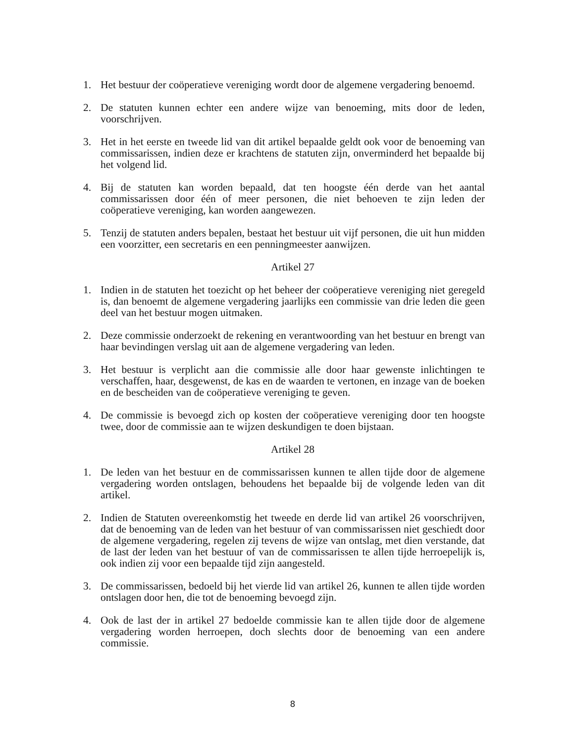1. Het bestuur der coöperatieve vereniging wordt door de algemene vergadering benoemd.
2. De statuten kunnen echter een andere wijze van benoeming, mits door de leden, voorschrijven.
3. Het in het eerste en tweede lid van dit artikel bepaalde geldt ook voor de benoeming van commissarissen, indien deze er krachtens de statuten zijn, onverminderd het bepaalde bij het volgend lid.
4. Bij de statuten kan worden bepaald, dat ten hoogste één derde van het aantal commissarissen door één of meer personen, die niet behoeven te zijn leden der coöperatieve vereniging, kan worden aangewezen.
5. Tenzij de statuten anders bepalen, bestaat het bestuur uit vijf personen, die uit hun midden een voorzitter, een secretaris en een penningmeester aanwijzen.
Artikel 27
1. Indien in de statuten het toezicht op het beheer der coöperatieve vereniging niet geregeld is, dan benoemt de algemene vergadering jaarlijks een commissie van drie leden die geen deel van het bestuur mogen uitmaken.
2. Deze commissie onderzoekt de rekening en verantwoording van het bestuur en brengt van haar bevindingen verslag uit aan de algemene vergadering van leden.
3. Het bestuur is verplicht aan die commissie alle door haar gewenste inlichtingen te verschaffen, haar, desgewenst, de kas en de waarden te vertonen, en inzage van de boeken en de bescheiden van de coöperatieve vereniging te geven.
4. De commissie is bevoegd zich op kosten der coöperatieve vereniging door ten hoogste twee, door de commissie aan te wijzen deskundigen te doen bijstaan.
Artikel 28
1. De leden van het bestuur en de commissarissen kunnen te allen tijde door de algemene vergadering worden ontslagen, behoudens het bepaalde bij de volgende leden van dit artikel.
2. Indien de Statuten overeenkomstig het tweede en derde lid van artikel 26 voorschrijven, dat de benoeming van de leden van het bestuur of van commissarissen niet geschiedt door de algemene vergadering, regelen zij tevens de wijze van ontslag, met dien verstande, dat de last der leden van het bestuur of van de commissarissen te allen tijde herroepelijk is, ook indien zij voor een bepaalde tijd zijn aangesteld.
3. De commissarissen, bedoeld bij het vierde lid van artikel 26, kunnen te allen tijde worden ontslagen door hen, die tot de benoeming bevoegd zijn.
4. Ook de last der in artikel 27 bedoelde commissie kan te allen tijde door de algemene vergadering worden herroepen, doch slechts door de benoeming van een andere commissie.
8